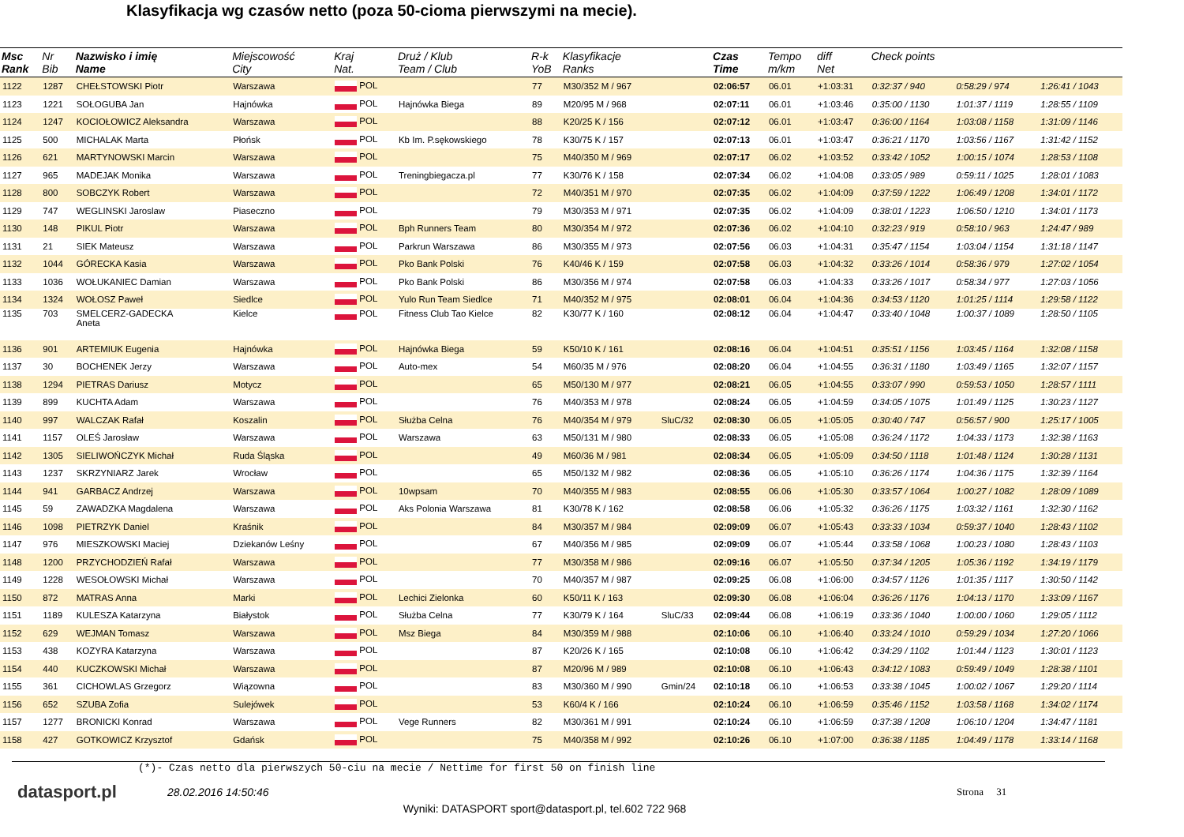Klasyfikacja wg czasów netto (poza 50-cioma pierwszymi na mecie).
| Msc Rank | Nr Bib | Nazwisko i imię Name | Miejscowość City | Kraj Nat. | Druż / Klub Team / Club | R-k YoB | Klasyfikacje Ranks | | Czas Time | Tempo m/km | diff Net | Check points | | |
| --- | --- | --- | --- | --- | --- | --- | --- | --- | --- | --- | --- | --- | --- | --- |
| 1122 | 1287 | CHEŁSTOWSKI Piotr | Warszawa | POL | | 77 | M30/352 M / 967 | | 02:06:57 | 06.01 | +1:03:31 | 0:32:37 / 940 | 0:58:29 / 974 | 1:26:41 / 1043 |
| 1123 | 1221 | SOŁOGUBA Jan | Hajnówka | POL | Hajnówka Biega | 89 | M20/95 M / 968 | | 02:07:11 | 06.01 | +1:03:46 | 0:35:00 / 1130 | 1:01:37 / 1119 | 1:28:55 / 1109 |
| 1124 | 1247 | KOCIOŁOWICZ Aleksandra | Warszawa | POL | | 88 | K20/25 K / 156 | | 02:07:12 | 06.01 | +1:03:47 | 0:36:00 / 1164 | 1:03:08 / 1158 | 1:31:09 / 1146 |
| 1125 | 500 | MICHALAK Marta | Płońsk | POL | Kb Im. P.sękowskiego | 78 | K30/75 K / 157 | | 02:07:13 | 06.01 | +1:03:47 | 0:36:21 / 1170 | 1:03:56 / 1167 | 1:31:42 / 1152 |
| 1126 | 621 | MARTYNOWSKI Marcin | Warszawa | POL | | 75 | M40/350 M / 969 | | 02:07:17 | 06.02 | +1:03:52 | 0:33:42 / 1052 | 1:00:15 / 1074 | 1:28:53 / 1108 |
| 1127 | 965 | MADEJAK Monika | Warszawa | POL | Treningbiegacza.pl | 77 | K30/76 K / 158 | | 02:07:34 | 06.02 | +1:04:08 | 0:33:05 / 989 | 0:59:11 / 1025 | 1:28:01 / 1083 |
| 1128 | 800 | SOBCZYK Robert | Warszawa | POL | | 72 | M40/351 M / 970 | | 02:07:35 | 06.02 | +1:04:09 | 0:37:59 / 1222 | 1:06:49 / 1208 | 1:34:01 / 1172 |
| 1129 | 747 | WEGLINSKI Jaroslaw | Piaseczno | POL | | 79 | M30/353 M / 971 | | 02:07:35 | 06.02 | +1:04:09 | 0:38:01 / 1223 | 1:06:50 / 1210 | 1:34:01 / 1173 |
| 1130 | 148 | PIKUL Piotr | Warszawa | POL | Bph Runners Team | 80 | M30/354 M / 972 | | 02:07:36 | 06.02 | +1:04:10 | 0:32:23 / 919 | 0:58:10 / 963 | 1:24:47 / 989 |
| 1131 | 21 | SIEK Mateusz | Warszawa | POL | Parkrun Warszawa | 86 | M30/355 M / 973 | | 02:07:56 | 06.03 | +1:04:31 | 0:35:47 / 1154 | 1:03:04 / 1154 | 1:31:18 / 1147 |
| 1132 | 1044 | GÓRECKA Kasia | Warszawa | POL | Pko Bank Polski | 76 | K40/46 K / 159 | | 02:07:58 | 06.03 | +1:04:32 | 0:33:26 / 1014 | 0:58:36 / 979 | 1:27:02 / 1054 |
| 1133 | 1036 | WOŁUKANIEC Damian | Warszawa | POL | Pko Bank Polski | 86 | M30/356 M / 974 | | 02:07:58 | 06.03 | +1:04:33 | 0:33:26 / 1017 | 0:58:34 / 977 | 1:27:03 / 1056 |
| 1134 | 1324 | WOŁOSZ Paweł | Siedlce | POL | Yulo Run Team Siedlce | 71 | M40/352 M / 975 | | 02:08:01 | 06.04 | +1:04:36 | 0:34:53 / 1120 | 1:01:25 / 1114 | 1:29:58 / 1122 |
| 1135 | 703 | SMELCERZ-GADECKA Aneta | Kielce | POL | Fitness Club Tao Kielce | 82 | K30/77 K / 160 | | 02:08:12 | 06.04 | +1:04:47 | 0:33:40 / 1048 | 1:00:37 / 1089 | 1:28:50 / 1105 |
| 1136 | 901 | ARTEMIUK Eugenia | Hajnówka | POL | Hajnówka Biega | 59 | K50/10 K / 161 | | 02:08:16 | 06.04 | +1:04:51 | 0:35:51 / 1156 | 1:03:45 / 1164 | 1:32:08 / 1158 |
| 1137 | 30 | BOCHENEK Jerzy | Warszawa | POL | Auto-mex | 54 | M60/35 M / 976 | | 02:08:20 | 06.04 | +1:04:55 | 0:36:31 / 1180 | 1:03:49 / 1165 | 1:32:07 / 1157 |
| 1138 | 1294 | PIETRAS Dariusz | Motycz | POL | | 65 | M50/130 M / 977 | | 02:08:21 | 06.05 | +1:04:55 | 0:33:07 / 990 | 0:59:53 / 1050 | 1:28:57 / 1111 |
| 1139 | 899 | KUCHTA Adam | Warszawa | POL | | 76 | M40/353 M / 978 | | 02:08:24 | 06.05 | +1:04:59 | 0:34:05 / 1075 | 1:01:49 / 1125 | 1:30:23 / 1127 |
| 1140 | 997 | WALCZAK Rafał | Koszalin | POL | Służba Celna | 76 | M40/354 M / 979 | SluC/32 | 02:08:30 | 06.05 | +1:05:05 | 0:30:40 / 747 | 0:56:57 / 900 | 1:25:17 / 1005 |
| 1141 | 1157 | OLEŚ Jarosław | Warszawa | POL | Warszawa | 63 | M50/131 M / 980 | | 02:08:33 | 06.05 | +1:05:08 | 0:36:24 / 1172 | 1:04:33 / 1173 | 1:32:38 / 1163 |
| 1142 | 1305 | SIELIWOŃCZYK Michał | Ruda Śląska | POL | | 49 | M60/36 M / 981 | | 02:08:34 | 06.05 | +1:05:09 | 0:34:50 / 1118 | 1:01:48 / 1124 | 1:30:28 / 1131 |
| 1143 | 1237 | SKRZYNIARZ Jarek | Wrocław | POL | | 65 | M50/132 M / 982 | | 02:08:36 | 06.05 | +1:05:10 | 0:36:26 / 1174 | 1:04:36 / 1175 | 1:32:39 / 1164 |
| 1144 | 941 | GARBACZ Andrzej | Warszawa | POL | 10wpsam | 70 | M40/355 M / 983 | | 02:08:55 | 06.06 | +1:05:30 | 0:33:57 / 1064 | 1:00:27 / 1082 | 1:28:09 / 1089 |
| 1145 | 59 | ZAWADZKA Magdalena | Warszawa | POL | Aks Polonia Warszawa | 81 | K30/78 K / 162 | | 02:08:58 | 06.06 | +1:05:32 | 0:36:26 / 1175 | 1:03:32 / 1161 | 1:32:30 / 1162 |
| 1146 | 1098 | PIETRZYK Daniel | Kraśnik | POL | | 84 | M30/357 M / 984 | | 02:09:09 | 06.07 | +1:05:43 | 0:33:33 / 1034 | 0:59:37 / 1040 | 1:28:43 / 1102 |
| 1147 | 976 | MIESZKOWSKI Maciej | Dziekanów Leśny | POL | | 67 | M40/356 M / 985 | | 02:09:09 | 06.07 | +1:05:44 | 0:33:58 / 1068 | 1:00:23 / 1080 | 1:28:43 / 1103 |
| 1148 | 1200 | PRZYCHODZIEŃ Rafał | Warszawa | POL | | 77 | M30/358 M / 986 | | 02:09:16 | 06.07 | +1:05:50 | 0:37:34 / 1205 | 1:05:36 / 1192 | 1:34:19 / 1179 |
| 1149 | 1228 | WESOŁOWSKI Michał | Warszawa | POL | | 70 | M40/357 M / 987 | | 02:09:25 | 06.08 | +1:06:00 | 0:34:57 / 1126 | 1:01:35 / 1117 | 1:30:50 / 1142 |
| 1150 | 872 | MATRAS Anna | Marki | POL | Lechici Zielonka | 60 | K50/11 K / 163 | | 02:09:30 | 06.08 | +1:06:04 | 0:36:26 / 1176 | 1:04:13 / 1170 | 1:33:09 / 1167 |
| 1151 | 1189 | KULESZA Katarzyna | Białystok | POL | Służba Celna | 77 | K30/79 K / 164 | SluC/33 | 02:09:44 | 06.08 | +1:06:19 | 0:33:36 / 1040 | 1:00:00 / 1060 | 1:29:05 / 1112 |
| 1152 | 629 | WEJMAN Tomasz | Warszawa | POL | Msz Biega | 84 | M30/359 M / 988 | | 02:10:06 | 06.10 | +1:06:40 | 0:33:24 / 1010 | 0:59:29 / 1034 | 1:27:20 / 1066 |
| 1153 | 438 | KOZYRA Katarzyna | Warszawa | POL | | 87 | K20/26 K / 165 | | 02:10:08 | 06.10 | +1:06:42 | 0:34:29 / 1102 | 1:01:44 / 1123 | 1:30:01 / 1123 |
| 1154 | 440 | KUCZKOWSKI Michał | Warszawa | POL | | 87 | M20/96 M / 989 | | 02:10:08 | 06.10 | +1:06:43 | 0:34:12 / 1083 | 0:59:49 / 1049 | 1:28:38 / 1101 |
| 1155 | 361 | CICHOWLAS Grzegorz | Wiązowna | POL | | 83 | M30/360 M / 990 | Gmin/24 | 02:10:18 | 06.10 | +1:06:53 | 0:33:38 / 1045 | 1:00:02 / 1067 | 1:29:20 / 1114 |
| 1156 | 652 | SZUBA Zofia | Sulejówek | POL | | 53 | K60/4 K / 166 | | 02:10:24 | 06.10 | +1:06:59 | 0:35:46 / 1152 | 1:03:58 / 1168 | 1:34:02 / 1174 |
| 1157 | 1277 | BRONICKI Konrad | Warszawa | POL | Vege Runners | 82 | M30/361 M / 991 | | 02:10:24 | 06.10 | +1:06:59 | 0:37:38 / 1208 | 1:06:10 / 1204 | 1:34:47 / 1181 |
| 1158 | 427 | GOTKOWICZ Krzysztof | Gdańsk | POL | | 75 | M40/358 M / 992 | | 02:10:26 | 06.10 | +1:07:00 | 0:36:38 / 1185 | 1:04:49 / 1178 | 1:33:14 / 1168 |
(*)- Czas netto dla pierwszych 50-ciu na mecie / Nettime for first 50 on finish line
datasport.pl
28.02.2016 14:50:46 Strona 31
Wyniki: DATASPORT sport@datasport.pl, tel.602 722 968